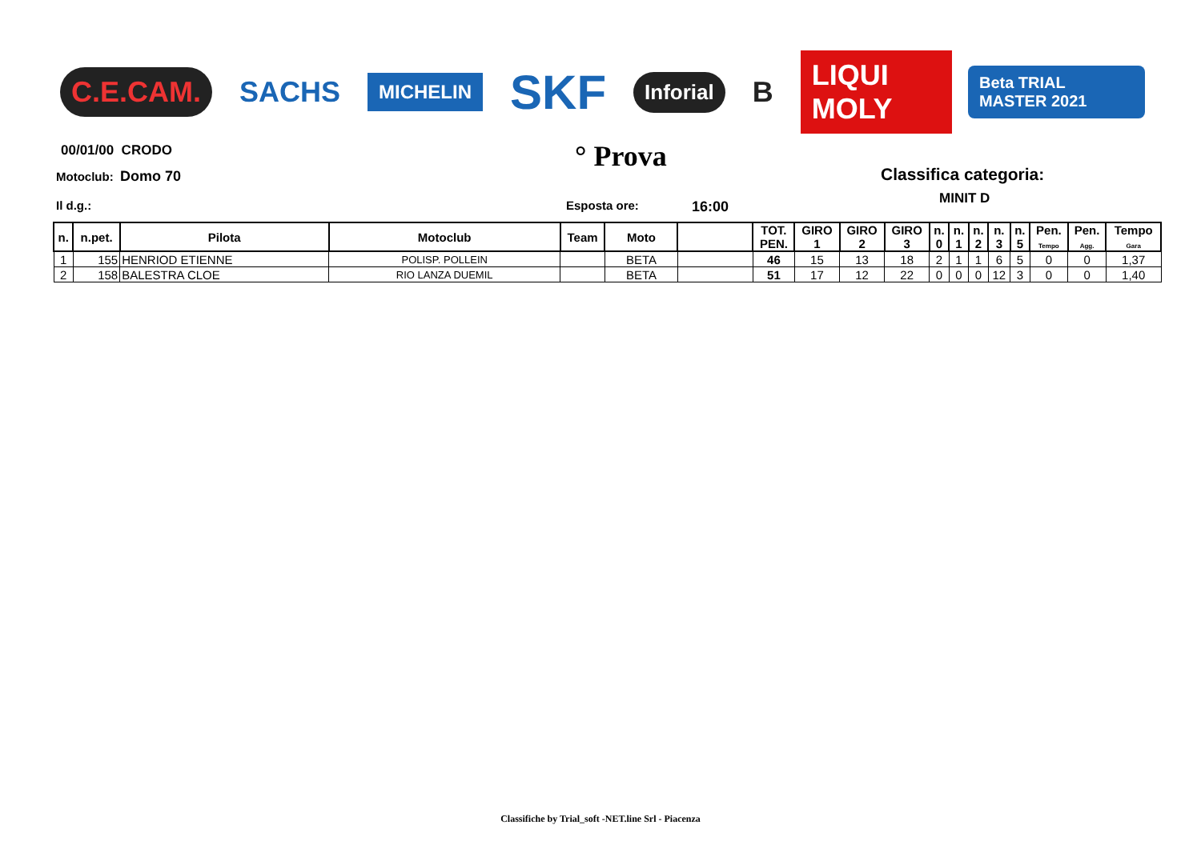C.E.CAM. SACHS
MICHELIN
SKF
Inforial
B LIQUI MOLY
Beta TRIAL MASTER 2021
00/01/00 CRODO
Motoclub: Domo 70
° Prova
Classifica categoria:
MINIT D
Il d.g.: Esposta ore: 16:00
| n. | n.pet. | Pilota | Motoclub | Team | Moto | | TOT. PEN. | GIRO 1 | GIRO 2 | GIRO 3 | n. 0 | n. 1 | n. 2 | n. 3 | n. 5 | Pen. Tempo | Pen. Agg. | Tempo Gara |
| --- | --- | --- | --- | --- | --- | --- | --- | --- | --- | --- | --- | --- | --- | --- | --- | --- | --- | --- |
| 1 | 155 | HENRIOD ETIENNE | POLISP. POLLEIN | | BETA | | 46 | 15 | 13 | 18 | 2 | 1 | 1 | 6 | 5 | 0 | 0 | 1,37 |
| 2 | 158 | BALESTRA CLOE | RIO LANZA DUEMIL | | BETA | | 51 | 17 | 12 | 22 | 0 | 0 | 0 | 12 | 3 | 0 | 0 | 1,40 |
Classifiche by Trial_soft -NET.line Srl - Piacenza